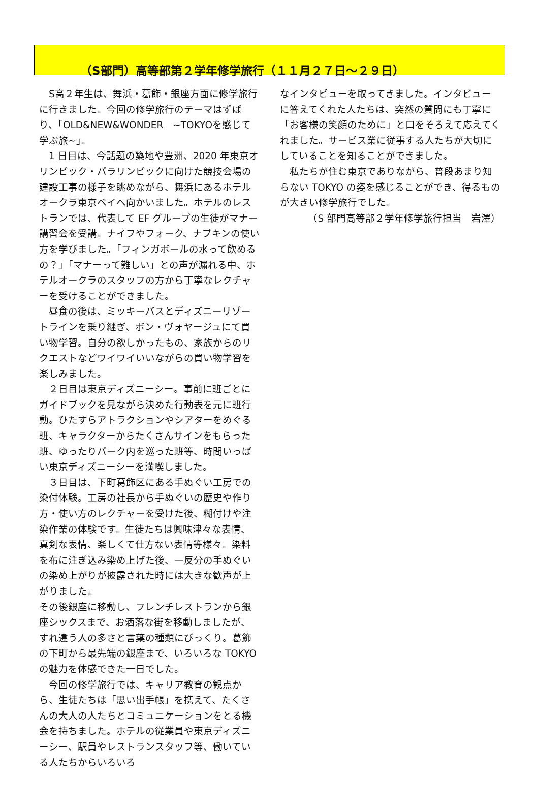（S部門）高等部第２学年修学旅行（１１月２７日～２９日）
　S高２年生は、舞浜・葛飾・銀座方面に修学旅行に行きました。今回の修学旅行のテーマはずばり、「OLD&NEW&WONDER　~TOKYOを感じて学ぶ旅~」。
　1 日目は、今話題の築地や豊洲、2020 年東京オリンピック・パラリンピックに向けた競技会場の建設工事の様子を眺めながら、舞浜にあるホテルオークラ東京ベイへ向かいました。ホテルのレストランでは、代表して EF グループの生徒がマナー講習会を受講。ナイフやフォーク、ナプキンの使い方を学びました。「フィンガボールの水って飲めるの？」「マナーって難しい」との声が漏れる中、ホテルオークラのスタッフの方から丁寧なレクチャーを受けることができました。
　昼食の後は、ミッキーバスとディズニーリゾートラインを乗り継ぎ、ボン・ヴォヤージュにて買い物学習。自分の欲しかったもの、家族からのリクエストなどワイワイいいながらの買い物学習を楽しみました。
　２日目は東京ディズニーシー。事前に班ごとにガイドブックを見ながら決めた行動表を元に班行動。ひたすらアトラクションやシアターをめぐる班、キャラクターからたくさんサインをもらった班、ゆったりパーク内を巡った班等、時間いっぱい東京ディズニーシーを満喫しました。
　３日目は、下町葛飾区にある手ぬぐい工房での染付体験。工房の社長から手ぬぐいの歴史や作り方・使い方のレクチャーを受けた後、糊付けや注染作業の体験です。生徒たちは興味津々な表情、真剣な表情、楽しくて仕方ない表情等様々。染料を布に注ぎ込み染め上げた後、一反分の手ぬぐいの染め上がりが披露された時には大きな歓声が上がりました。
その後銀座に移動し、フレンチレストランから銀座シックスまで、お洒落な街を移動しましたが、すれ違う人の多さと言葉の種類にびっくり。葛飾の下町から最先端の銀座まで、いろいろな TOKYO の魅力を体感できた一日でした。
　今回の修学旅行では、キャリア教育の観点から、生徒たちは「思い出手帳」を携えて、たくさんの大人の人たちとコミュニケーションをとる機会を持ちました。ホテルの従業員や東京ディズニーシー、駅員やレストランスタッフ等、働いている人たちからいろいろ
なインタビューを取ってきました。インタビューに答えてくれた人たちは、突然の質問にも丁寧に「お客様の笑顔のために」と口をそろえて応えてくれました。サービス業に従事する人たちが大切にしていることを知ることができました。
　私たちが住む東京でありながら、普段あまり知らない TOKYO の姿を感じることができ、得るものが大きい修学旅行でした。
（S 部門高等部２学年修学旅行担当　岩澤）